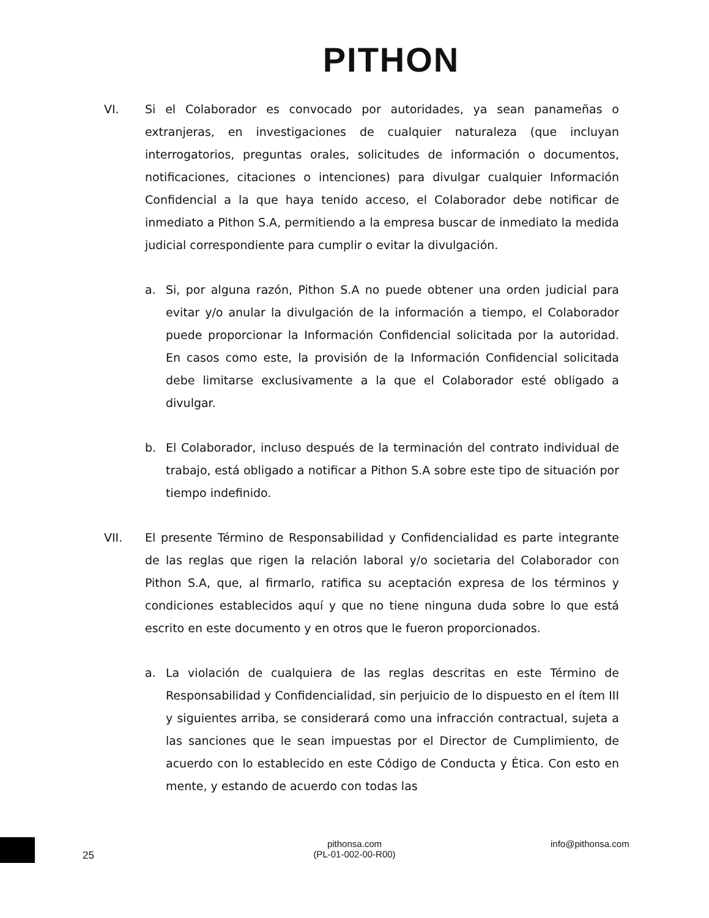PITHON
VI. Si el Colaborador es convocado por autoridades, ya sean panameñas o extranjeras, en investigaciones de cualquier naturaleza (que incluyan interrogatorios, preguntas orales, solicitudes de información o documentos, notificaciones, citaciones o intenciones) para divulgar cualquier Información Confidencial a la que haya tenido acceso, el Colaborador debe notificar de inmediato a Pithon S.A, permitiendo a la empresa buscar de inmediato la medida judicial correspondiente para cumplir o evitar la divulgación.
a. Si, por alguna razón, Pithon S.A no puede obtener una orden judicial para evitar y/o anular la divulgación de la información a tiempo, el Colaborador puede proporcionar la Información Confidencial solicitada por la autoridad. En casos como este, la provisión de la Información Confidencial solicitada debe limitarse exclusivamente a la que el Colaborador esté obligado a divulgar.
b. El Colaborador, incluso después de la terminación del contrato individual de trabajo, está obligado a notificar a Pithon S.A sobre este tipo de situación por tiempo indefinido.
VII. El presente Término de Responsabilidad y Confidencialidad es parte integrante de las reglas que rigen la relación laboral y/o societaria del Colaborador con Pithon S.A, que, al firmarlo, ratifica su aceptación expresa de los términos y condiciones establecidos aquí y que no tiene ninguna duda sobre lo que está escrito en este documento y en otros que le fueron proporcionados.
a. La violación de cualquiera de las reglas descritas en este Término de Responsabilidad y Confidencialidad, sin perjuicio de lo dispuesto en el ítem III y siguientes arriba, se considerará como una infracción contractual, sujeta a las sanciones que le sean impuestas por el Director de Cumplimiento, de acuerdo con lo establecido en este Código de Conducta y Ética. Con esto en mente, y estando de acuerdo con todas las
25
pithonsa.com
(PL-01-002-00-R00)
info@pithonsa.com